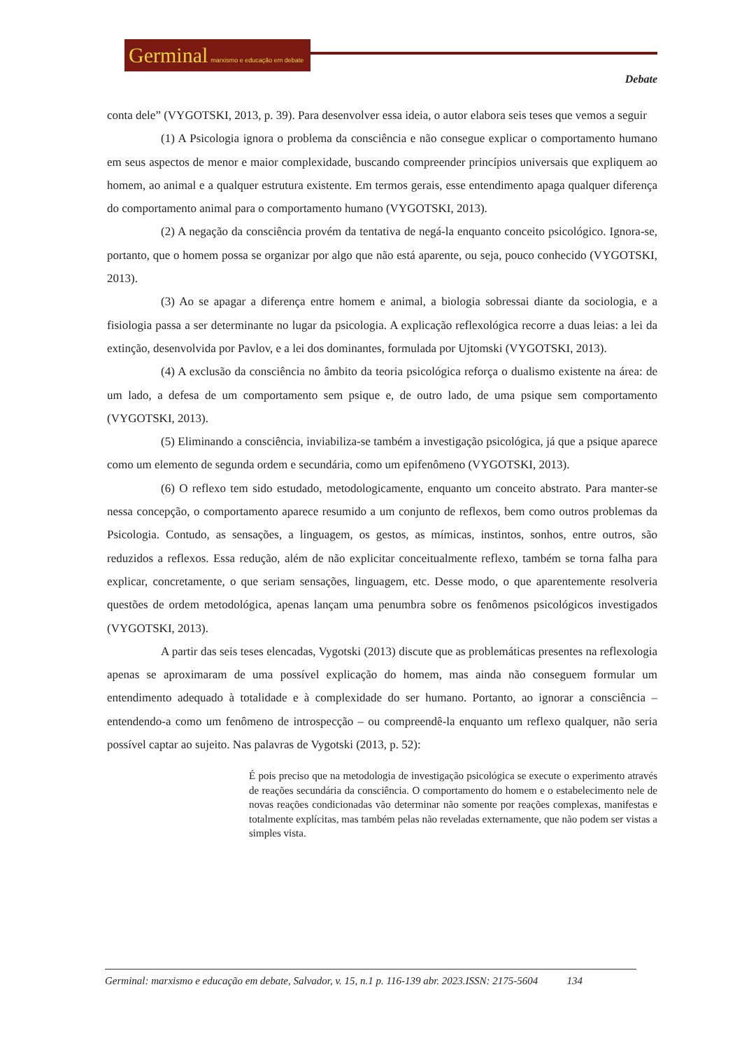Germinal marxismo e educação em debate
Debate
conta dele” (VYGOTSKI, 2013, p. 39). Para desenvolver essa ideia, o autor elabora seis teses que vemos a seguir
(1) A Psicologia ignora o problema da consciência e não consegue explicar o comportamento humano em seus aspectos de menor e maior complexidade, buscando compreender princípios universais que expliquem ao homem, ao animal e a qualquer estrutura existente. Em termos gerais, esse entendimento apaga qualquer diferença do comportamento animal para o comportamento humano (VYGOTSKI, 2013).
(2) A negação da consciência provém da tentativa de negá-la enquanto conceito psicológico. Ignora-se, portanto, que o homem possa se organizar por algo que não está aparente, ou seja, pouco conhecido (VYGOTSKI, 2013).
(3) Ao se apagar a diferença entre homem e animal, a biologia sobressai diante da sociologia, e a fisiologia passa a ser determinante no lugar da psicologia. A explicação reflexológica recorre a duas leias: a lei da extinção, desenvolvida por Pavlov, e a lei dos dominantes, formulada por Ujtomski (VYGOTSKI, 2013).
(4) A exclusão da consciência no âmbito da teoria psicológica reforça o dualismo existente na área: de um lado, a defesa de um comportamento sem psique e, de outro lado, de uma psique sem comportamento (VYGOTSKI, 2013).
(5) Eliminando a consciência, inviabiliza-se também a investigação psicológica, já que a psique aparece como um elemento de segunda ordem e secundária, como um epifenômeno (VYGOTSKI, 2013).
(6) O reflexo tem sido estudado, metodologicamente, enquanto um conceito abstrato. Para manter-se nessa concepção, o comportamento aparece resumido a um conjunto de reflexos, bem como outros problemas da Psicologia. Contudo, as sensações, a linguagem, os gestos, as mímicas, instintos, sonhos, entre outros, são reduzidos a reflexos. Essa redução, além de não explicitar conceitualmente reflexo, também se torna falha para explicar, concretamente, o que seriam sensações, linguagem, etc. Desse modo, o que aparentemente resolveria questões de ordem metodológica, apenas lançam uma penumbra sobre os fenômenos psicológicos investigados (VYGOTSKI, 2013).
A partir das seis teses elencadas, Vygotski (2013) discute que as problemáticas presentes na reflexologia apenas se aproximaram de uma possível explicação do homem, mas ainda não conseguem formular um entendimento adequado à totalidade e à complexidade do ser humano. Portanto, ao ignorar a consciência – entendendo-a como um fenômeno de introspecção – ou compreendê-la enquanto um reflexo qualquer, não seria possível captar ao sujeito. Nas palavras de Vygotski (2013, p. 52):
É pois preciso que na metodologia de investigação psicológica se execute o experimento através de reações secundária da consciência. O comportamento do homem e o estabelecimento nele de novas reações condicionadas vão determinar não somente por reações complexas, manifestas e totalmente explícitas, mas também pelas não reveladas externamente, que não podem ser vistas a simples vista.
Germinal: marxismo e educação em debate, Salvador, v. 15, n.1 p. 116-139 abr. 2023.ISSN: 2175-5604 134